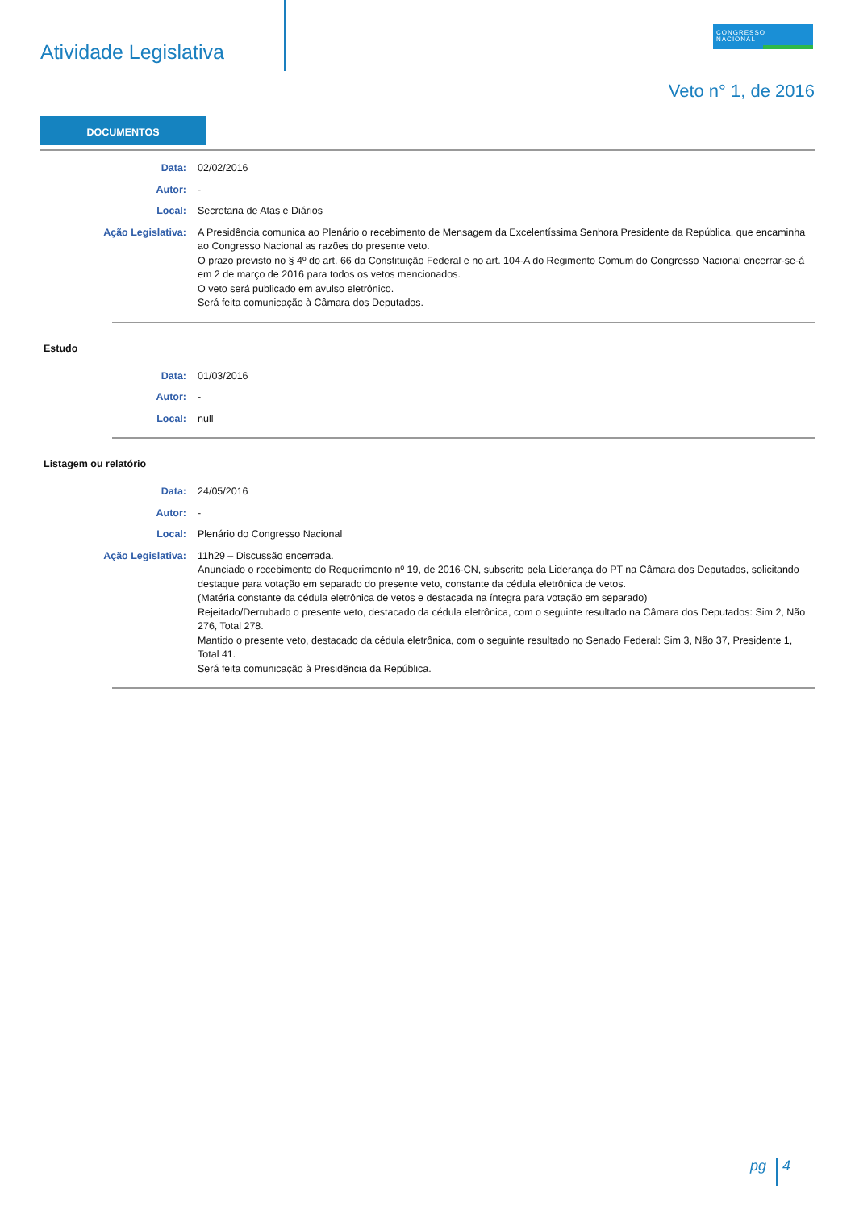Atividade Legislativa
CONGRESSO
NACIONAL
Veto n° 1, de 2016
DOCUMENTOS
| Data: | 02/02/2016 |
| Autor: | - |
| Local: | Secretaria de Atas e Diários |
| Ação Legislativa: | A Presidência comunica ao Plenário o recebimento de Mensagem da Excelentíssima Senhora Presidente da República, que encaminha ao Congresso Nacional as razões do presente veto. O prazo previsto no § 4º do art. 66 da Constituição Federal e no art. 104-A do Regimento Comum do Congresso Nacional encerrar-se-á em 2 de março de 2016 para todos os vetos mencionados. O veto será publicado em avulso eletrônico. Será feita comunicação à Câmara dos Deputados. |
Estudo
| Data: | 01/03/2016 |
| Autor: | - |
| Local: | null |
Listagem ou relatório
| Data: | 24/05/2016 |
| Autor: | - |
| Local: | Plenário do Congresso Nacional |
| Ação Legislativa: | 11h29 – Discussão encerrada. Anunciado o recebimento do Requerimento nº 19, de 2016-CN, subscrito pela Liderança do PT na Câmara dos Deputados, solicitando destaque para votação em separado do presente veto, constante da cédula eletrônica de vetos. (Matéria constante da cédula eletrônica de vetos e destacada na íntegra para votação em separado) Rejeitado/Derrubado o presente veto, destacado da cédula eletrônica, com o seguinte resultado na Câmara dos Deputados: Sim 2, Não 276, Total 278. Mantido o presente veto, destacado da cédula eletrônica, com o seguinte resultado no Senado Federal: Sim 3, Não 37, Presidente 1, Total 41. Será feita comunicação à Presidência da República. |
pg 4